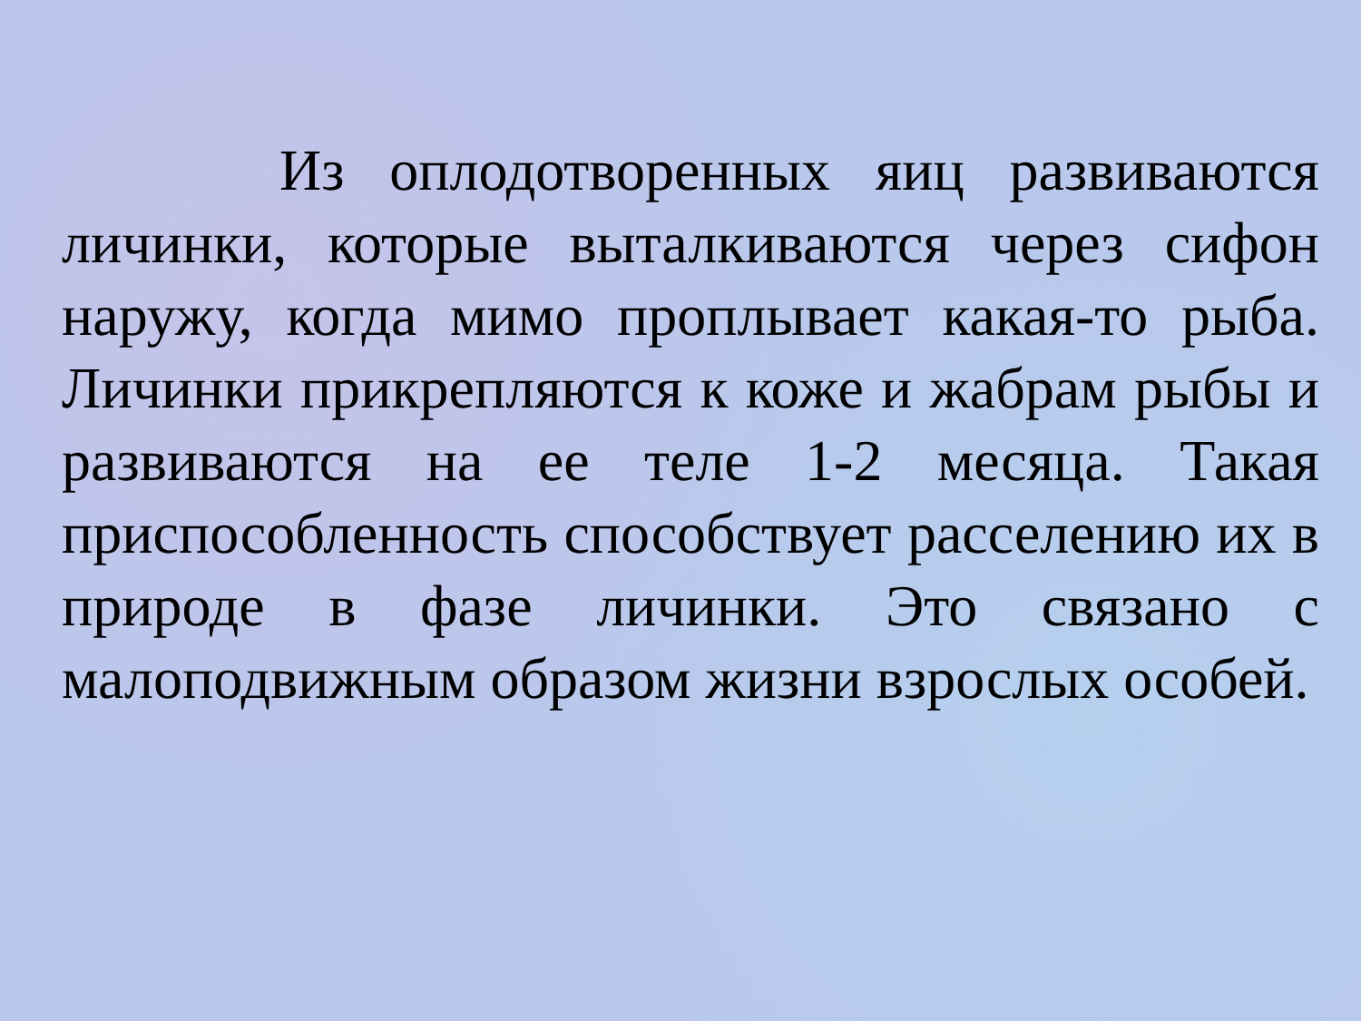Из оплодотворенных яиц развиваются личинки, которые выталкиваются через сифон наружу, когда мимо проплывает какая-то рыба. Личинки прикрепляются к коже и жабрам рыбы и развиваются на ее теле 1-2 месяца. Такая приспособленность способствует расселению их в природе в фазе личинки. Это связано с малоподвижным образом жизни взрослых особей.